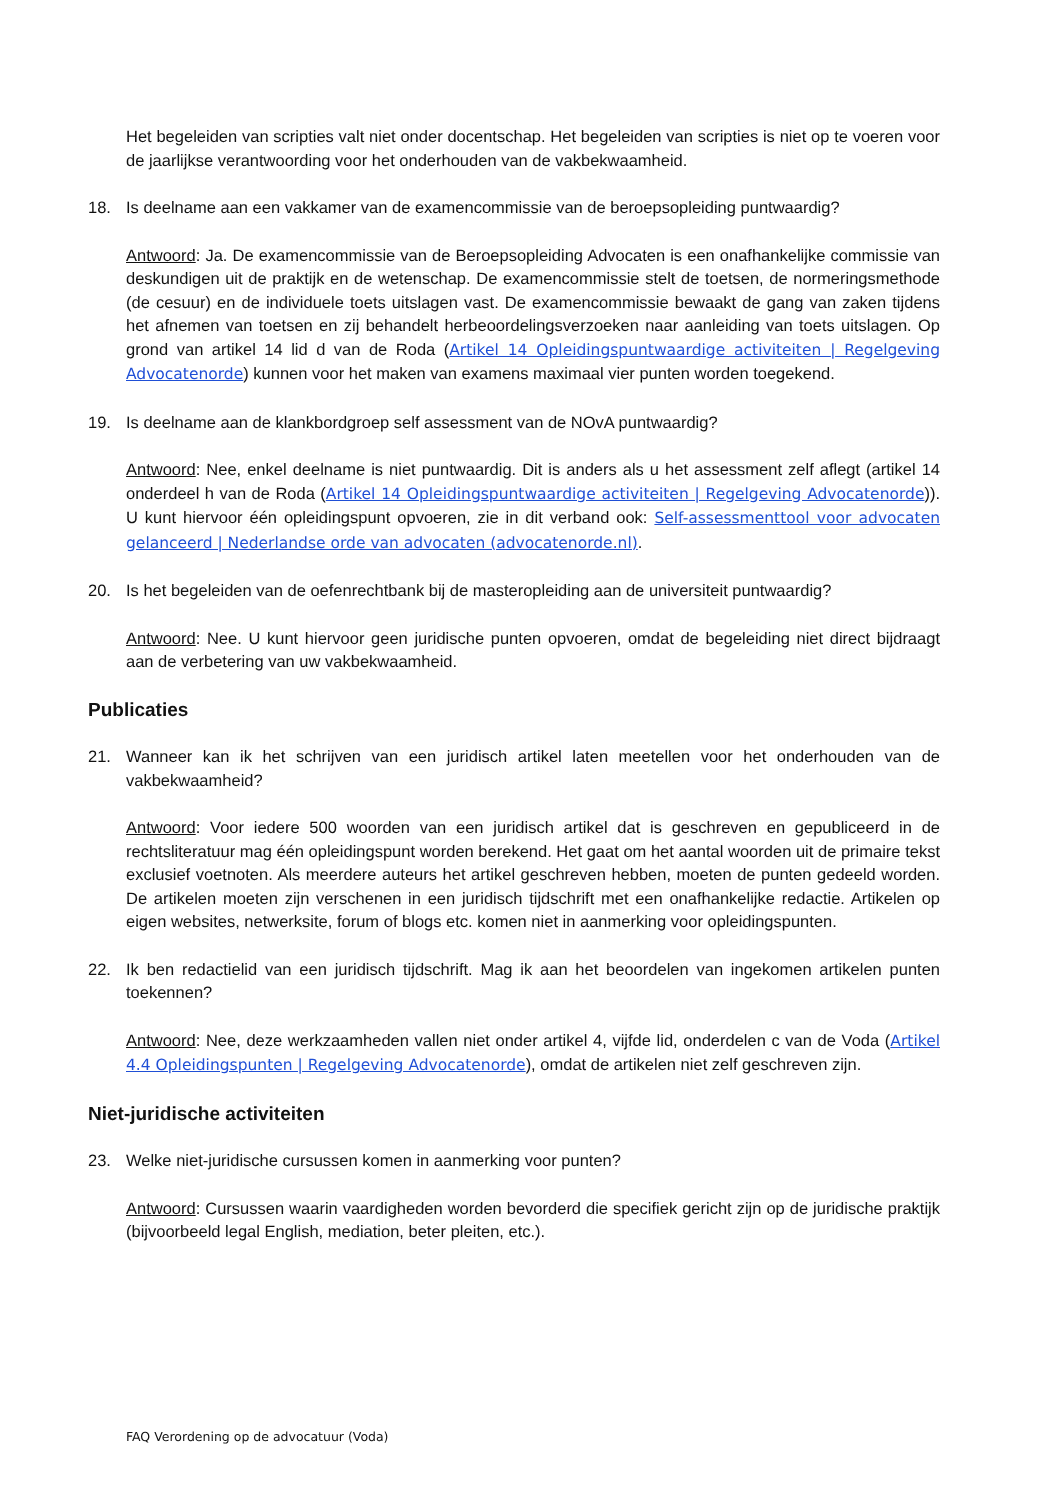Het begeleiden van scripties valt niet onder docentschap. Het begeleiden van scripties is niet op te voeren voor de jaarlijkse verantwoording voor het onderhouden van de vakbekwaamheid.
18. Is deelname aan een vakkamer van de examencommissie van de beroepsopleiding puntwaardig?
Antwoord: Ja. De examencommissie van de Beroepsopleiding Advocaten is een onafhankelijke commissie van deskundigen uit de praktijk en de wetenschap. De examencommissie stelt de toetsen, de normeringsmethode (de cesuur) en de individuele toets uitslagen vast. De examencommissie bewaakt de gang van zaken tijdens het afnemen van toetsen en zij behandelt herbeoordelingsverzoeken naar aanleiding van toets uitslagen. Op grond van artikel 14 lid d van de Roda (Artikel 14 Opleidingspuntwaardige activiteiten | Regelgeving Advocatenorde) kunnen voor het maken van examens maximaal vier punten worden toegekend.
19. Is deelname aan de klankbordgroep self assessment van de NOvA puntwaardig?
Antwoord: Nee, enkel deelname is niet puntwaardig. Dit is anders als u het assessment zelf aflegt (artikel 14 onderdeel h van de Roda (Artikel 14 Opleidingspuntwaardige activiteiten | Regelgeving Advocatenorde)). U kunt hiervoor één opleidingspunt opvoeren, zie in dit verband ook: Self-assessmenttool voor advocaten gelanceerd | Nederlandse orde van advocaten (advocatenorde.nl).
20. Is het begeleiden van de oefenrechtbank bij de masteropleiding aan de universiteit puntwaardig?
Antwoord: Nee. U kunt hiervoor geen juridische punten opvoeren, omdat de begeleiding niet direct bijdraagt aan de verbetering van uw vakbekwaamheid.
Publicaties
21. Wanneer kan ik het schrijven van een juridisch artikel laten meetellen voor het onderhouden van de vakbekwaamheid?
Antwoord: Voor iedere 500 woorden van een juridisch artikel dat is geschreven en gepubliceerd in de rechtsliteratuur mag één opleidingspunt worden berekend. Het gaat om het aantal woorden uit de primaire tekst exclusief voetnoten. Als meerdere auteurs het artikel geschreven hebben, moeten de punten gedeeld worden. De artikelen moeten zijn verschenen in een juridisch tijdschrift met een onafhankelijke redactie. Artikelen op eigen websites, netwerksite, forum of blogs etc. komen niet in aanmerking voor opleidingspunten.
22. Ik ben redactielid van een juridisch tijdschrift. Mag ik aan het beoordelen van ingekomen artikelen punten toekennen?
Antwoord: Nee, deze werkzaamheden vallen niet onder artikel 4, vijfde lid, onderdelen c van de Voda (Artikel 4.4 Opleidingspunten | Regelgeving Advocatenorde), omdat de artikelen niet zelf geschreven zijn.
Niet-juridische activiteiten
23. Welke niet-juridische cursussen komen in aanmerking voor punten?
Antwoord: Cursussen waarin vaardigheden worden bevorderd die specifiek gericht zijn op de juridische praktijk (bijvoorbeeld legal English, mediation, beter pleiten, etc.).
FAQ Verordening op de advocatuur (Voda)